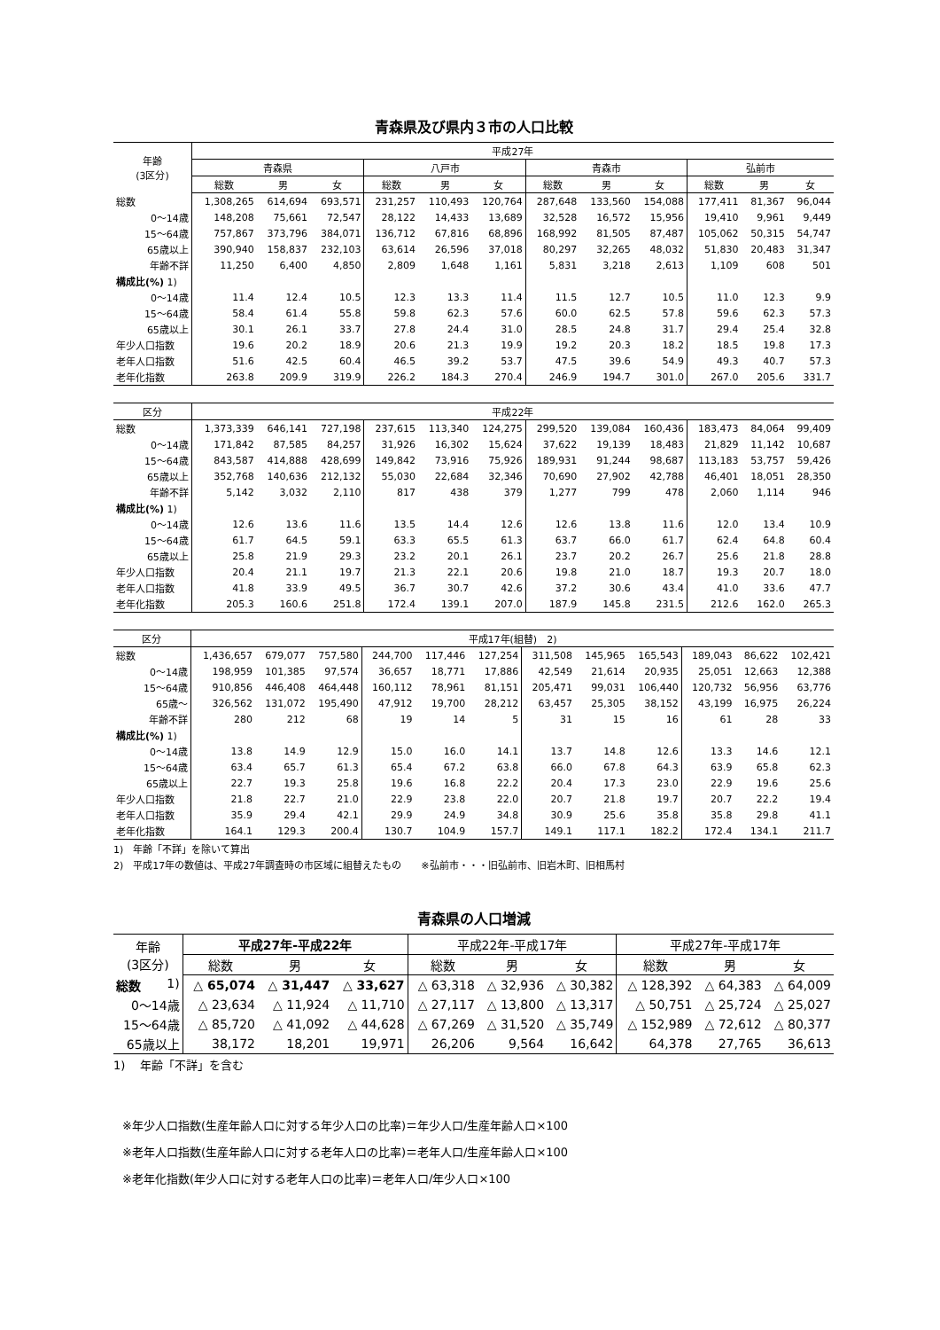青森県及び県内３市の人口比較
| 年齢 (3区分) | 平成27年 | | | | | | | | | | | |
| --- | --- | --- | --- | --- | --- | --- | --- | --- | --- | --- | --- | --- |
| | 青森県 | | | 八戸市 | | | 青森市 | | | 弘前市 | | |
| | 総数 | 男 | 女 | 総数 | 男 | 女 | 総数 | 男 | 女 | 総数 | 男 | 女 |
| 総数 | 1,308,265 | 614,694 | 693,571 | 231,257 | 110,493 | 120,764 | 287,648 | 133,560 | 154,088 | 177,411 | 81,367 | 96,044 |
| 0～14歳 | 148,208 | 75,661 | 72,547 | 28,122 | 14,433 | 13,689 | 32,528 | 16,572 | 15,956 | 19,410 | 9,961 | 9,449 |
| 15～64歳 | 757,867 | 373,796 | 384,071 | 136,712 | 67,816 | 68,896 | 168,992 | 81,505 | 87,487 | 105,062 | 50,315 | 54,747 |
| 65歳以上 | 390,940 | 158,837 | 232,103 | 63,614 | 26,596 | 37,018 | 80,297 | 32,265 | 48,032 | 51,830 | 20,483 | 31,347 |
| 年齢不詳 | 11,250 | 6,400 | 4,850 | 2,809 | 1,648 | 1,161 | 5,831 | 3,218 | 2,613 | 1,109 | 608 | 501 |
| 構成比(%) 1) | | | | | | | | | | | | |
| 0～14歳 | 11.4 | 12.4 | 10.5 | 12.3 | 13.3 | 11.4 | 11.5 | 12.7 | 10.5 | 11.0 | 12.3 | 9.9 |
| 15～64歳 | 58.4 | 61.4 | 55.8 | 59.8 | 62.3 | 57.6 | 60.0 | 62.5 | 57.8 | 59.6 | 62.3 | 57.3 |
| 65歳以上 | 30.1 | 26.1 | 33.7 | 27.8 | 24.4 | 31.0 | 28.5 | 24.8 | 31.7 | 29.4 | 25.4 | 32.8 |
| 年少人口指数 | 19.6 | 20.2 | 18.9 | 20.6 | 21.3 | 19.9 | 19.2 | 20.3 | 18.2 | 18.5 | 19.8 | 17.3 |
| 老年人口指数 | 51.6 | 42.5 | 60.4 | 46.5 | 39.2 | 53.7 | 47.5 | 39.6 | 54.9 | 49.3 | 40.7 | 57.3 |
| 老年化指数 | 263.8 | 209.9 | 319.9 | 226.2 | 184.3 | 270.4 | 246.9 | 194.7 | 301.0 | 267.0 | 205.6 | 331.7 |
| 区分 | 平成22年 | | | | | | | | | | | |
| --- | --- | --- | --- | --- | --- | --- | --- | --- | --- | --- | --- | --- |
| 総数 | 1,373,339 | 646,141 | 727,198 | 237,615 | 113,340 | 124,275 | 299,520 | 139,084 | 160,436 | 183,473 | 84,064 | 99,409 |
| 0～14歳 | 171,842 | 87,585 | 84,257 | 31,926 | 16,302 | 15,624 | 37,622 | 19,139 | 18,483 | 21,829 | 11,142 | 10,687 |
| 15～64歳 | 843,587 | 414,888 | 428,699 | 149,842 | 73,916 | 75,926 | 189,931 | 91,244 | 98,687 | 113,183 | 53,757 | 59,426 |
| 65歳以上 | 352,768 | 140,636 | 212,132 | 55,030 | 22,684 | 32,346 | 70,690 | 27,902 | 42,788 | 46,401 | 18,051 | 28,350 |
| 年齢不詳 | 5,142 | 3,032 | 2,110 | 817 | 438 | 379 | 1,277 | 799 | 478 | 2,060 | 1,114 | 946 |
| 構成比(%) 1) | | | | | | | | | | | | |
| 0～14歳 | 12.6 | 13.6 | 11.6 | 13.5 | 14.4 | 12.6 | 12.6 | 13.8 | 11.6 | 12.0 | 13.4 | 10.9 |
| 15～64歳 | 61.7 | 64.5 | 59.1 | 63.3 | 65.5 | 61.3 | 63.7 | 66.0 | 61.7 | 62.4 | 64.8 | 60.4 |
| 65歳以上 | 25.8 | 21.9 | 29.3 | 23.2 | 20.1 | 26.1 | 23.7 | 20.2 | 26.7 | 25.6 | 21.8 | 28.8 |
| 年少人口指数 | 20.4 | 21.1 | 19.7 | 21.3 | 22.1 | 20.6 | 19.8 | 21.0 | 18.7 | 19.3 | 20.7 | 18.0 |
| 老年人口指数 | 41.8 | 33.9 | 49.5 | 36.7 | 30.7 | 42.6 | 37.2 | 30.6 | 43.4 | 41.0 | 33.6 | 47.7 |
| 老年化指数 | 205.3 | 160.6 | 251.8 | 172.4 | 139.1 | 207.0 | 187.9 | 145.8 | 231.5 | 212.6 | 162.0 | 265.3 |
| 区分 | 平成17年(組替) 2) | | | | | | | | | | | |
| --- | --- | --- | --- | --- | --- | --- | --- | --- | --- | --- | --- | --- |
| 総数 | 1,436,657 | 679,077 | 757,580 | 244,700 | 117,446 | 127,254 | 311,508 | 145,965 | 165,543 | 189,043 | 86,622 | 102,421 |
| 0～14歳 | 198,959 | 101,385 | 97,574 | 36,657 | 18,771 | 17,886 | 42,549 | 21,614 | 20,935 | 25,051 | 12,663 | 12,388 |
| 15～64歳 | 910,856 | 446,408 | 464,448 | 160,112 | 78,961 | 81,151 | 205,471 | 99,031 | 106,440 | 120,732 | 56,956 | 63,776 |
| 65歳～ | 326,562 | 131,072 | 195,490 | 47,912 | 19,700 | 28,212 | 63,457 | 25,305 | 38,152 | 43,199 | 16,975 | 26,224 |
| 年齢不詳 | 280 | 212 | 68 | 19 | 14 | 5 | 31 | 15 | 16 | 61 | 28 | 33 |
| 構成比(%) 1) | | | | | | | | | | | | |
| 0～14歳 | 13.8 | 14.9 | 12.9 | 15.0 | 16.0 | 14.1 | 13.7 | 14.8 | 12.6 | 13.3 | 14.6 | 12.1 |
| 15～64歳 | 63.4 | 65.7 | 61.3 | 65.4 | 67.2 | 63.8 | 66.0 | 67.8 | 64.3 | 63.9 | 65.8 | 62.3 |
| 65歳以上 | 22.7 | 19.3 | 25.8 | 19.6 | 16.8 | 22.2 | 20.4 | 17.3 | 23.0 | 22.9 | 19.6 | 25.6 |
| 年少人口指数 | 21.8 | 22.7 | 21.0 | 22.9 | 23.8 | 22.0 | 20.7 | 21.8 | 19.7 | 20.7 | 22.2 | 19.4 |
| 老年人口指数 | 35.9 | 29.4 | 42.1 | 29.9 | 24.9 | 34.8 | 30.9 | 25.6 | 35.8 | 35.8 | 29.8 | 41.1 |
| 老年化指数 | 164.1 | 129.3 | 200.4 | 130.7 | 104.9 | 157.7 | 149.1 | 117.1 | 182.2 | 172.4 | 134.1 | 211.7 |
1)　年齢「不詳」を除いて算出
2)　平成17年の数値は、平成27年調査時の市区域に組替えたもの　　※弘前市・・・旧弘前市、旧岩木町、旧相馬村
青森県の人口増減
| 年齢 (3区分) | 平成27年-平成22年 | | | 平成22年-平成17年 | | | 平成27年-平成17年 | | |
| --- | --- | --- | --- | --- | --- | --- | --- | --- | --- |
| | 総数 | 男 | 女 | 総数 | 男 | 女 | 総数 | 男 | 女 |
| 総数 1) | △ 65,074 | △ 31,447 | △ 33,627 | △ 63,318 | △ 32,936 | △ 30,382 | △ 128,392 | △ 64,383 | △ 64,009 |
| 0～14歳 | △ 23,634 | △ 11,924 | △ 11,710 | △ 27,117 | △ 13,800 | △ 13,317 | △ 50,751 | △ 25,724 | △ 25,027 |
| 15～64歳 | △ 85,720 | △ 41,092 | △ 44,628 | △ 67,269 | △ 31,520 | △ 35,749 | △ 152,989 | △ 72,612 | △ 80,377 |
| 65歳以上 | 38,172 | 18,201 | 19,971 | 26,206 | 9,564 | 16,642 | 64,378 | 27,765 | 36,613 |
1)　 年齢「不詳」を含む
※年少人口指数(生産年齢人口に対する年少人口の比率)＝年少人口/生産年齢人口×100
※老年人口指数(生産年齢人口に対する老年人口の比率)＝老年人口/生産年齢人口×100
※老年化指数(年少人口に対する老年人口の比率)＝老年人口/年少人口×100